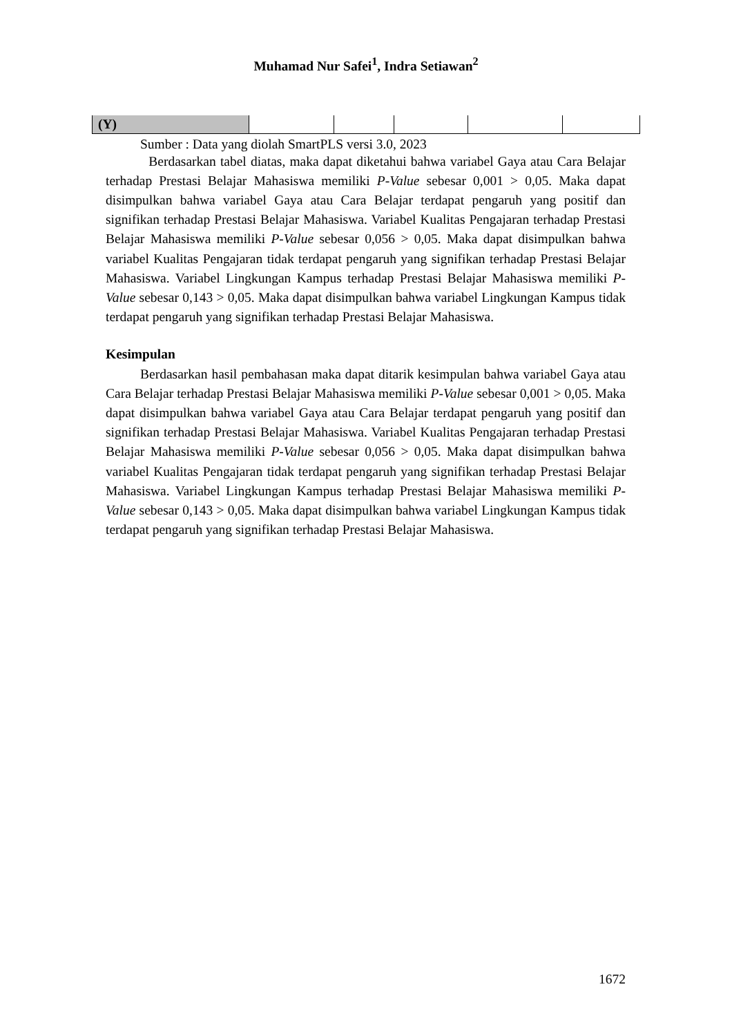Muhamad Nur Safei<sup>1</sup>, Indra Setiawan<sup>2</sup>
| (Y) | | | | | |
Sumber : Data yang diolah SmartPLS versi 3.0, 2023
Berdasarkan tabel diatas, maka dapat diketahui bahwa variabel Gaya atau Cara Belajar terhadap Prestasi Belajar Mahasiswa memiliki P-Value sebesar 0,001 > 0,05. Maka dapat disimpulkan bahwa variabel Gaya atau Cara Belajar terdapat pengaruh yang positif dan signifikan terhadap Prestasi Belajar Mahasiswa. Variabel Kualitas Pengajaran terhadap Prestasi Belajar Mahasiswa memiliki P-Value sebesar 0,056 > 0,05. Maka dapat disimpulkan bahwa variabel Kualitas Pengajaran tidak terdapat pengaruh yang signifikan terhadap Prestasi Belajar Mahasiswa. Variabel Lingkungan Kampus terhadap Prestasi Belajar Mahasiswa memiliki P-Value sebesar 0,143 > 0,05. Maka dapat disimpulkan bahwa variabel Lingkungan Kampus tidak terdapat pengaruh yang signifikan terhadap Prestasi Belajar Mahasiswa.
Kesimpulan
Berdasarkan hasil pembahasan maka dapat ditarik kesimpulan bahwa variabel Gaya atau Cara Belajar terhadap Prestasi Belajar Mahasiswa memiliki P-Value sebesar 0,001 > 0,05. Maka dapat disimpulkan bahwa variabel Gaya atau Cara Belajar terdapat pengaruh yang positif dan signifikan terhadap Prestasi Belajar Mahasiswa. Variabel Kualitas Pengajaran terhadap Prestasi Belajar Mahasiswa memiliki P-Value sebesar 0,056 > 0,05. Maka dapat disimpulkan bahwa variabel Kualitas Pengajaran tidak terdapat pengaruh yang signifikan terhadap Prestasi Belajar Mahasiswa. Variabel Lingkungan Kampus terhadap Prestasi Belajar Mahasiswa memiliki P-Value sebesar 0,143 > 0,05. Maka dapat disimpulkan bahwa variabel Lingkungan Kampus tidak terdapat pengaruh yang signifikan terhadap Prestasi Belajar Mahasiswa.
1672